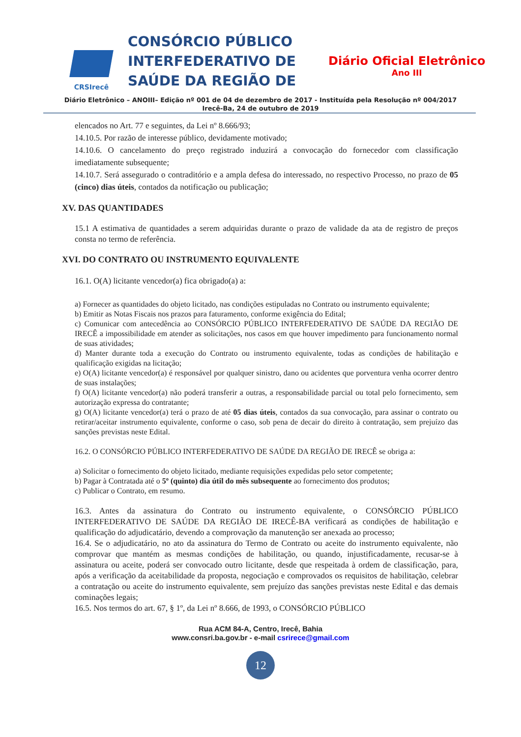CRSIrecê
CONSÓRCIO PÚBLICO INTERFEDERATIVO DE SAÚDE DA REGIÃO DE
Diário Oficial Eletrônico
Ano III
Diário Eletrônico – ANOIII– Edição nº 001 de 04 de dezembro de 2017 - Instituída pela Resolução nº 004/2017
Irecê-Ba, 24 de outubro de 2019
elencados no Art. 77 e seguintes, da Lei nº 8.666/93;
14.10.5. Por razão de interesse público, devidamente motivado;
14.10.6. O cancelamento do preço registrado induzirá a convocação do fornecedor com classificação imediatamente subsequente;
14.10.7. Será assegurado o contraditório e a ampla defesa do interessado, no respectivo Processo, no prazo de 05 (cinco) dias úteis, contados da notificação ou publicação;
XV. DAS QUANTIDADES
15.1 A estimativa de quantidades a serem adquiridas durante o prazo de validade da ata de registro de preços consta no termo de referência.
XVI. DO CONTRATO OU INSTRUMENTO EQUIVALENTE
16.1. O(A) licitante vencedor(a) fica obrigado(a) a:
a) Fornecer as quantidades do objeto licitado, nas condições estipuladas no Contrato ou instrumento equivalente;
b) Emitir as Notas Fiscais nos prazos para faturamento, conforme exigência do Edital;
c) Comunicar com antecedência ao CONSÓRCIO PÚBLICO INTERFEDERATIVO DE SAÚDE DA REGIÃO DE IRECÊ a impossibilidade em atender as solicitações, nos casos em que houver impedimento para funcionamento normal de suas atividades;
d) Manter durante toda a execução do Contrato ou instrumento equivalente, todas as condições de habilitação e qualificação exigidas na licitação;
e) O(A) licitante vencedor(a) é responsável por qualquer sinistro, dano ou acidentes que porventura venha ocorrer dentro de suas instalações;
f) O(A) licitante vencedor(a) não poderá transferir a outras, a responsabilidade parcial ou total pelo fornecimento, sem autorização expressa do contratante;
g) O(A) licitante vencedor(a) terá o prazo de até 05 dias úteis, contados da sua convocação, para assinar o contrato ou retirar/aceitar instrumento equivalente, conforme o caso, sob pena de decair do direito à contratação, sem prejuízo das sanções previstas neste Edital.
16.2. O CONSÓRCIO PÚBLICO INTERFEDERATIVO DE SAÚDE DA REGIÃO DE IRECÊ se obriga a:
a) Solicitar o fornecimento do objeto licitado, mediante requisições expedidas pelo setor competente;
b) Pagar à Contratada até o 5º (quinto) dia útil do mês subsequente ao fornecimento dos produtos;
c) Publicar o Contrato, em resumo.
16.3. Antes da assinatura do Contrato ou instrumento equivalente, o CONSÓRCIO PÚBLICO INTERFEDERATIVO DE SAÚDE DA REGIÃO DE IRECÊ-BA verificará as condições de habilitação e qualificação do adjudicatário, devendo a comprovação da manutenção ser anexada ao processo;
16.4. Se o adjudicatário, no ato da assinatura do Termo de Contrato ou aceite do instrumento equivalente, não comprovar que mantém as mesmas condições de habilitação, ou quando, injustificadamente, recusar-se à assinatura ou aceite, poderá ser convocado outro licitante, desde que respeitada à ordem de classificação, para, após a verificação da aceitabilidade da proposta, negociação e comprovados os requisitos de habilitação, celebrar a contratação ou aceite do instrumento equivalente, sem prejuízo das sanções previstas neste Edital e das demais cominações legais;
16.5. Nos termos do art. 67, § 1º, da Lei nº 8.666, de 1993, o CONSÓRCIO PÚBLICO
Rua ACM 84-A, Centro, Irecê, Bahia
www.consri.ba.gov.br - e-mail csrirece@gmail.com
12